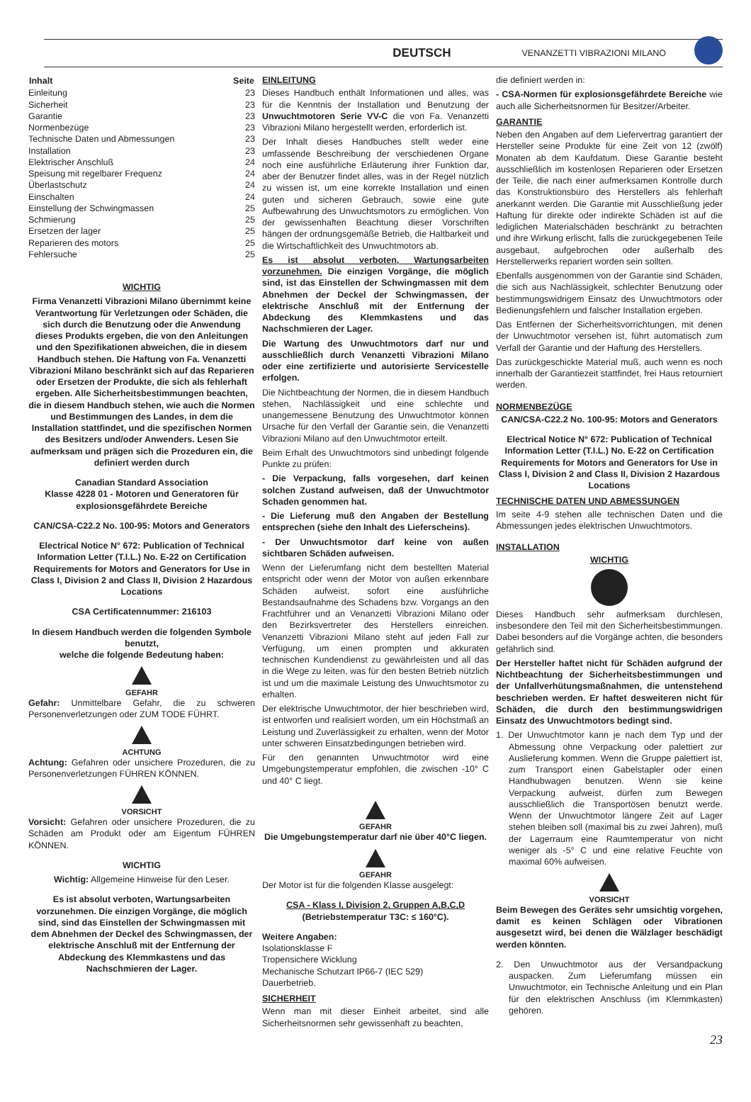DEUTSCH VENANZETTI VIBRAZIONI MILANO
| Inhalt | Seite |
| --- | --- |
| Einleitung | 23 |
| Sicherheit | 23 |
| Garantie | 23 |
| Normenbezüge | 23 |
| Technische Daten und Abmessungen | 23 |
| Installation | 23 |
| Elektrischer Anschluß | 24 |
| Speisung mit regelbarer Frequenz | 24 |
| Überlastschutz | 24 |
| Einschalten | 24 |
| Einstellung der Schwingmassen | 25 |
| Schmierung | 25 |
| Ersetzen der lager | 25 |
| Reparieren des motors | 25 |
| Fehlersuche | 25 |
WICHTIG
Firma Venanzetti Vibrazioni Milano übernimmt keine Verantwortung für Verletzungen oder Schäden, die sich durch die Benutzung oder die Anwendung dieses Produkts ergeben, die von den Anleitungen und den Spezifikationen abweichen, die in diesem Handbuch stehen. Die Haftung von Fa. Venanzetti Vibrazioni Milano beschränkt sich auf das Reparieren oder Ersetzen der Produkte, die sich als fehlerhaft ergeben. Alle Sicherheitsbestimmungen beachten, die in diesem Handbuch stehen, wie auch die Normen und Bestimmungen des Landes, in dem die Installation stattfindet, und die spezifischen Normen des Besitzers und/oder Anwenders. Lesen Sie aufmerksam und prägen sich die Prozeduren ein, die definiert werden durch
Canadian Standard Association
Klasse 4228 01 - Motoren und Generatoren für explosionsgefährdete Bereiche
CAN/CSA-C22.2 No. 100-95: Motors and Generators
Electrical Notice N° 672: Publication of Technical Information Letter (T.I.L.) No. E-22 on Certification Requirements for Motors and Generators for Use in Class I, Division 2 and Class II, Division 2 Hazardous Locations
CSA Certificatennummer: 216103
In diesem Handbuch werden die folgenden Symbole benutzt,
welche die folgende Bedeutung haben:
GEFAHR
Gefahr: Unmittelbare Gefahr, die zu schweren Personenverletzungen oder ZUM TODE FÜHRT.
ACHTUNG
Achtung: Gefahren oder unsichere Prozeduren, die zu Personenverletzungen FÜHREN KÖNNEN.
VORSICHT
Vorsicht: Gefahren oder unsichere Prozeduren, die zu Schäden am Produkt oder am Eigentum FÜHREN KÖNNEN.
WICHTIG
Wichtig: Allgemeine Hinweise für den Leser.
Es ist absolut verboten, Wartungsarbeiten vorzunehmen. Die einzigen Vorgänge, die möglich sind, sind das Einstellen der Schwingmassen mit dem Abnehmen der Deckel des Schwingmassen, der elektrische Anschluß mit der Entfernung der Abdeckung des Klemmkastens und das Nachschmieren der Lager.
EINLEITUNG
Dieses Handbuch enthält Informationen und alles, was für die Kenntnis der Installation und Benutzung der Unwuchtmotoren Serie VV-C die von Fa. Venanzetti Vibrazioni Milano hergestellt werden, erforderlich ist.
Der Inhalt dieses Handbuches stellt weder eine umfassende Beschreibung der verschiedenen Organe noch eine ausführliche Erläuterung ihrer Funktion dar, aber der Benutzer findet alles, was in der Regel nützlich zu wissen ist, um eine korrekte Installation und einen guten und sicheren Gebrauch, sowie eine gute Aufbewahrung des Unwuchtsmotors zu ermöglichen. Von der gewissenhaften Beachtung dieser Vorschriften hängen der ordnungsgemäße Betrieb, die Haltbarkeit und die Wirtschaftlichkeit des Unwuchtmotors ab.
Es ist absolut verboten, Wartungsarbeiten vorzunehmen. Die einzigen Vorgänge, die möglich sind, ist das Einstellen der Schwingmassen mit dem Abnehmen der Deckel der Schwingmassen, der elektrische Anschluß mit der Entfernung der Abdeckung des Klemmkastens und das Nachschmieren der Lager.
Die Wartung des Unwuchtmotors darf nur und ausschließlich durch Venanzetti Vibrazioni Milano oder eine zertifizierte und autorisierte Servicestelle erfolgen.
Die Nichtbeachtung der Normen, die in diesem Handbuch stehen, Nachlässigkeit und eine schlechte und unangemessene Benutzung des Unwuchtmotor können Ursache für den Verfall der Garantie sein, die Venanzetti Vibrazioni Milano auf den Unwuchtmotor erteilt.
Beim Erhalt des Unwuchtmotors sind unbedingt folgende Punkte zu prüfen:
- Die Verpackung, falls vorgesehen, darf keinen solchen Zustand aufweisen, daß der Unwuchtmotor Schaden genommen hat.
- Die Lieferung muß den Angaben der Bestellung entsprechen (siehe den Inhalt des Lieferscheins).
- Der Unwuchtsmotor darf keine von außen sichtbaren Schäden aufweisen.
Wenn der Lieferumfang nicht dem bestellten Material entspricht oder wenn der Motor von außen erkennbare Schäden aufweist, sofort eine ausführliche Bestandsaufnahme des Schadens bzw. Vorgangs an den Frachtführer und an Venanzetti Vibrazioni Milano oder den Bezirksvertreter des Herstellers einreichen. Venanzetti Vibrazioni Milano steht auf jeden Fall zur Verfügung, um einen prompten und akkuraten technischen Kundendienst zu gewährleisten und all das in die Wege zu leiten, was für den besten Betrieb nützlich ist und um die maximale Leistung des Unwuchtsmotor zu erhalten.
Der elektrische Unwuchtmotor, der hier beschrieben wird, ist entworfen und realisiert worden, um ein Höchstmaß an Leistung und Zuverlässigkeit zu erhalten, wenn der Motor unter schweren Einsatzbedingungen betrieben wird.
Für den genannten Unwuchtmotor wird eine Umgebungstemperatur empfohlen, die zwischen -10° C und 40° C liegt.
GEFAHR
Die Umgebungstemperatur darf nie über 40°C liegen.
GEFAHR
Der Motor ist für die folgenden Klasse ausgelegt:
CSA - Klass I, Division 2, Gruppen A,B,C,D
(Betriebstemperatur T3C: ≤ 160°C).
Weitere Angaben:
Isolationsklasse F
Tropensichere Wicklung
Mechanische Schutzart IP66-7 (IEC 529)
Dauerbetrieb.
SICHERHEIT
Wenn man mit dieser Einheit arbeitet, sind alle Sicherheitsnormen sehr gewissenhaft zu beachten,
die definiert werden in:
- CSA-Normen für explosionsgefährdete Bereiche wie auch alle Sicherheitsnormen für Besitzer/Arbeiter.
GARANTIE
Neben den Angaben auf dem Liefervertrag garantiert der Hersteller seine Produkte für eine Zeit von 12 (zwölf) Monaten ab dem Kaufdatum. Diese Garantie besteht ausschließlich im kostenlosen Reparieren oder Ersetzen der Teile, die nach einer aufmerksamen Kontrolle durch das Konstruktionsbüro des Herstellers als fehlerhaft anerkannt werden. Die Garantie mit Ausschließung jeder Haftung für direkte oder indirekte Schäden ist auf die lediglichen Materialschäden beschränkt zu betrachten und ihre Wirkung erlischt, falls die zurückgegebenen Teile ausgebaut, aufgebrochen oder außerhalb des Herstellerwerks repariert worden sein sollten.
Ebenfalls ausgenommen von der Garantie sind Schäden, die sich aus Nachlässigkeit, schlechter Benutzung oder bestimmungswidrigem Einsatz des Unwuchtmotors oder Bedienungsfehlern und falscher Installation ergeben.
Das Entfernen der Sicherheitsvorrichtungen, mit denen der Unwuchtmotor versehen ist, führt automatisch zum Verfall der Garantie und der Haftung des Herstellers.
Das zurückgeschickte Material muß, auch wenn es noch innerhalb der Garantiezeit stattfindet, frei Haus retourniert werden.
NORMENBEZÜGE
CAN/CSA-C22.2 No. 100-95: Motors and Generators
Electrical Notice N° 672: Publication of Technical Information Letter (T.I.L.) No. E-22 on Certification Requirements for Motors and Generators for Use in Class I, Division 2 and Class II, Division 2 Hazardous Locations
TECHNISCHE DATEN UND ABMESSUNGEN
Im seite 4-9 stehen alle technischen Daten und die Abmessungen jedes elektrischen Unwuchtmotors.
INSTALLATION
WICHTIG
Dieses Handbuch sehr aufmerksam durchlesen, insbesondere den Teil mit den Sicherheitsbestimmungen. Dabei besonders auf die Vorgänge achten, die besonders gefährlich sind.
Der Hersteller haftet nicht für Schäden aufgrund der Nichtbeachtung der Sicherheitsbestimmungen und der Unfallverhütungsmaßnahmen, die untenstehend beschrieben werden. Er haftet desweiteren nicht für Schäden, die durch den bestimmungswidrigen Einsatz des Unwuchtmotors bedingt sind.
1. Der Unwuchtmotor kann je nach dem Typ und der Abmessung ohne Verpackung oder palettiert zur Auslieferung kommen. Wenn die Gruppe palettiert ist, zum Transport einen Gabelstapler oder einen Handhubwagen benutzen. Wenn sie keine Verpackung aufweist, dürfen zum Bewegen ausschließlich die Transportösen benutzt werde. Wenn der Unwuchtmotor längere Zeit auf Lager stehen bleiben soll (maximal bis zu zwei Jahren), muß der Lagerraum eine Raumtemperatur von nicht weniger als -5° C und eine relative Feuchte von maximal 60% aufweisen.
VORSICHT
Beim Bewegen des Gerätes sehr umsichtig vorgehen, damit es keinen Schlägen oder Vibrationen ausgesetzt wird, bei denen die Wälzlager beschädigt werden könnten.
2. Den Unwuchtmotor aus der Versandpackung auspacken. Zum Lieferumfang müssen ein Unwuchtmotor, ein Technische Anleitung und ein Plan für den elektrischen Anschluss (im Klemmkasten) gehören.
23